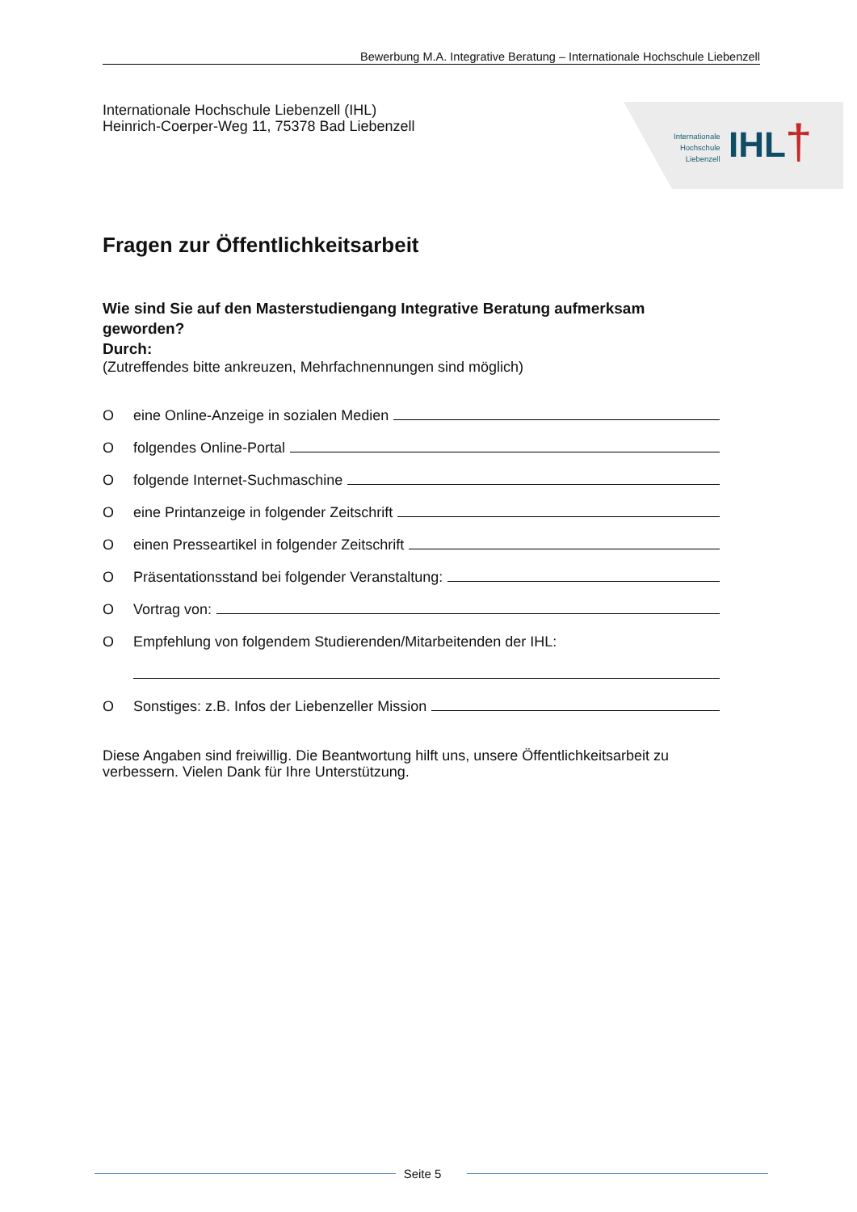Bewerbung M.A. Integrative Beratung – Internationale Hochschule Liebenzell
Internationale Hochschule Liebenzell (IHL)
Heinrich-Coerper-Weg 11, 75378 Bad Liebenzell
Internationale
Hochschule
Liebenzell
IHL †
Fragen zur Öffentlichkeitsarbeit
Wie sind Sie auf den Masterstudiengang Integrative Beratung aufmerksam geworden?
Durch:
(Zutreffendes bitte ankreuzen, Mehrfachnennungen sind möglich)
Oeine Online-Anzeige in sozialen Medien
Ofolgendes Online-Portal
Ofolgende Internet-Suchmaschine
Oeine Printanzeige in folgender Zeitschrift
Oeinen Presseartikel in folgender Zeitschrift
O Präsentationsstand bei folgender Veranstaltung:
O Vortrag von:
O Empfehlung von folgendem Studierenden/Mitarbeitenden der IHL:
O Sonstiges: z.B. Infos der Liebenzeller Mission
Diese Angaben sind freiwillig. Die Beantwortung hilft uns, unsere Öffentlichkeitsarbeit zu verbessern. Vielen Dank für Ihre Unterstützung.
Seite 5